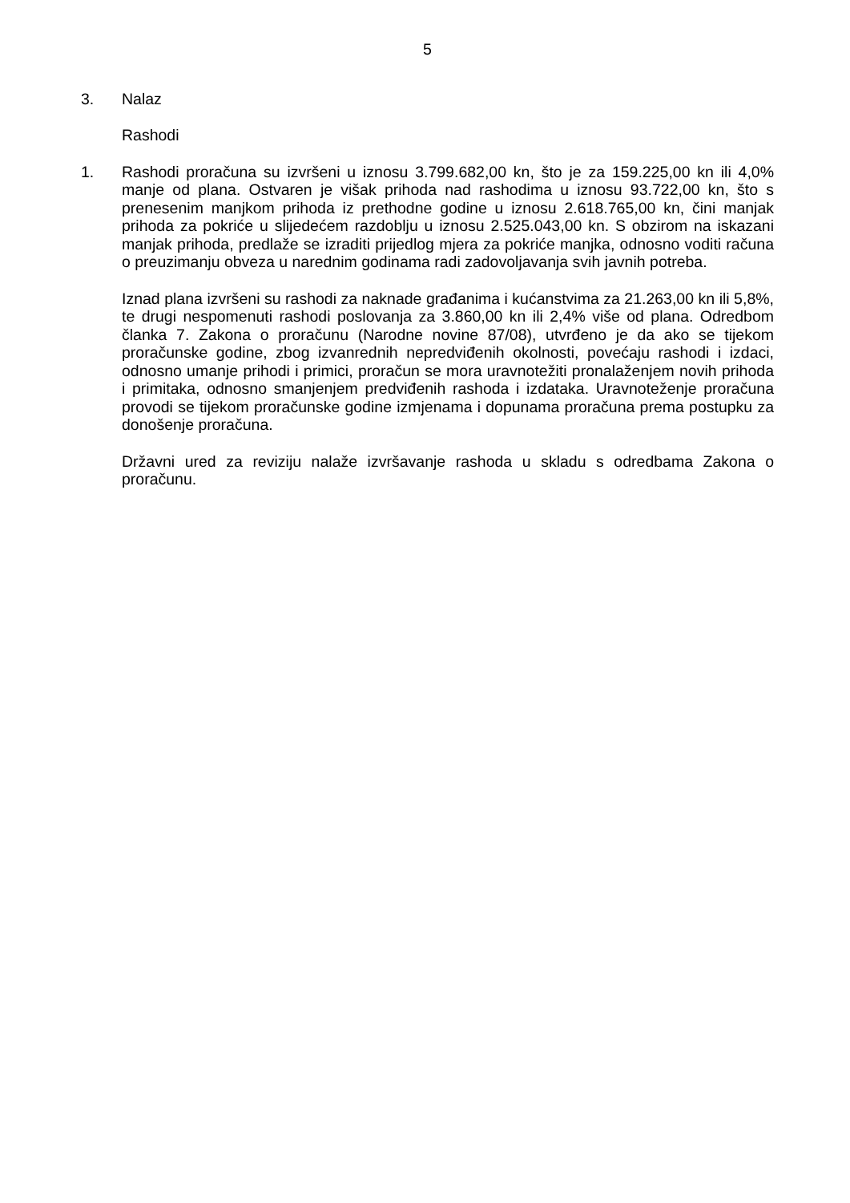5
3. Nalaz
Rashodi
1. Rashodi proračuna su izvršeni u iznosu 3.799.682,00 kn, što je za 159.225,00 kn ili 4,0% manje od plana. Ostvaren je višak prihoda nad rashodima u iznosu 93.722,00 kn, što s prenesenim manjkom prihoda iz prethodne godine u iznosu 2.618.765,00 kn, čini manjak prihoda za pokriće u slijedećem razdoblju u iznosu 2.525.043,00 kn. S obzirom na iskazani manjak prihoda, predlaže se izraditi prijedlog mjera za pokriće manjka, odnosno voditi računa o preuzimanju obveza u narednim godinama radi zadovoljavanja svih javnih potreba.
Iznad plana izvršeni su rashodi za naknade građanima i kućanstvima za 21.263,00 kn ili 5,8%, te drugi nespomenuti rashodi poslovanja za 3.860,00 kn ili 2,4% više od plana. Odredbom članka 7. Zakona o proračunu (Narodne novine 87/08), utvrđeno je da ako se tijekom proračunske godine, zbog izvanrednih nepredviđenih okolnosti, povećaju rashodi i izdaci, odnosno umanje prihodi i primici, proračun se mora uravnotežiti pronalaženjem novih prihoda i primitaka, odnosno smanjenjem predviđenih rashoda i izdataka. Uravnoteženje proračuna provodi se tijekom proračunske godine izmjenama i dopunama proračuna prema postupku za donošenje proračuna.
Državni ured za reviziju nalaže izvršavanje rashoda u skladu s odredbama Zakona o proračunu.